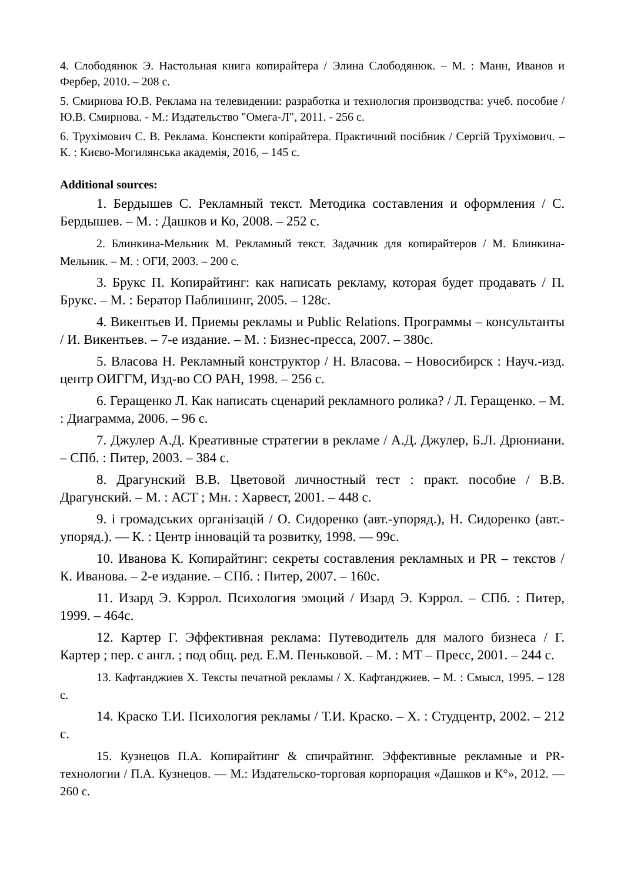4. Слободянюк Э. Настольная книга копирайтера / Элина Слободянюк. – М. : Манн, Иванов и Фербер, 2010. – 208 с.
5. Смирнова Ю.В. Реклама на телевидении: разработка и технология производства: учеб. пособие / Ю.В. Смирнова. - М.: Издательство "Омега-Л", 2011. - 256 с.
6. Трухімович С. В. Реклама. Конспекти копірайтера. Практичний посібник / Сергій Трухімович. – К. : Києво-Могилянська академія, 2016, – 145 с.
Additional sources:
1. Бердышев С. Рекламный текст. Методика составления и оформления / С. Бердышев. – М. : Дашков и Ко, 2008. – 252 с.
2. Блинкина-Мельник М. Рекламный текст. Задачник для копирайтеров / М. Блинкина-Мельник. – М. : ОГИ, 2003. – 200 с.
3. Брукс П. Копирайтинг: как написать рекламу, которая будет продавать / П. Брукс. – М. : Бератор Паблишинг, 2005. – 128с.
4. Викентьев И. Приемы рекламы и Public Relations. Программы – консультанты / И. Викентьев. – 7-е издание. – М. : Бизнес-пресса, 2007. – 380с.
5. Власова Н. Рекламный конструктор / Н. Власова. – Новосибирск : Науч.-изд. центр ОИГГМ, Изд-во СО РАН, 1998. – 256 с.
6. Геращенко Л. Как написать сценарий рекламного ролика? / Л. Геращенко. – М. : Диаграмма, 2006. – 96 с.
7. Джулер А.Д. Креативные стратегии в рекламе / А.Д. Джулер, Б.Л. Дрюниани. – СПб. : Питер, 2003. – 384 с.
8. Драгунский В.В. Цветовой личностный тест : практ. пособие / В.В. Драгунский. – М. : АСТ ; Мн. : Харвест, 2001. – 448 с.
9. і громадських організацій / О. Сидоренко (авт.-упоряд.), Н. Сидоренко (авт.-упоряд.). — К. : Центр інновацій та розвитку, 1998. — 99с.
10. Иванова К. Копирайтинг: секреты составления рекламных и PR – текстов / К. Иванова. – 2-е издание. – СПб. : Питер, 2007. – 160с.
11. Изард Э. Кэррол. Психология эмоций / Изард Э. Кэррол. – СПб. : Питер, 1999. – 464с.
12. Картер Г. Эффективная реклама: Путеводитель для малого бизнеса / Г. Картер ; пер. с англ. ; под общ. ред. Е.М. Пеньковой. – М. : МТ – Пресс, 2001. – 244 с.
13. Кафтанджиев Х. Тексты печатной рекламы / Х. Кафтанджиев. – М. : Смысл, 1995. – 128 с.
14. Краско Т.И. Психология рекламы / Т.И. Краско. – Х. : Студцентр, 2002. – 212 с.
15. Кузнецов П.А. Копирайтинг & спичрайтинг. Эффективные рекламные и PR-технологии / П.А. Кузнецов. — М.: Издательско-торговая корпорация «Дашков и К°», 2012. — 260 с.